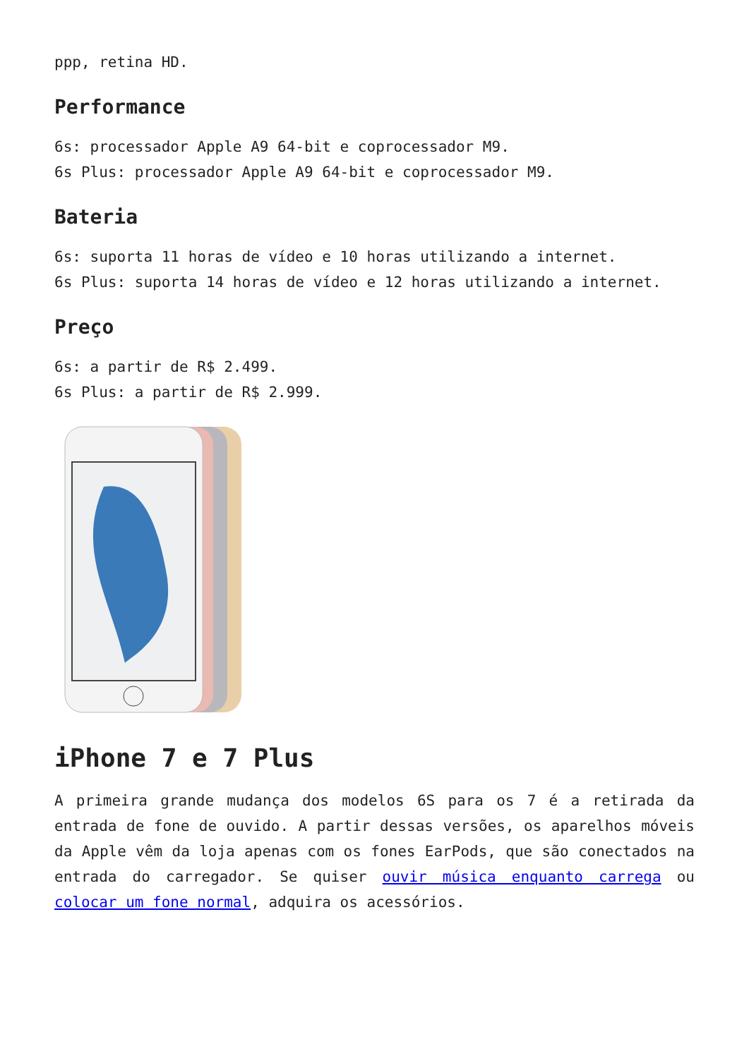ppp, retina HD.
Performance
6s: processador Apple A9 64-bit e coprocessador M9.
6s Plus: processador Apple A9 64-bit e coprocessador M9.
Bateria
6s: suporta 11 horas de vídeo e 10 horas utilizando a internet.
6s Plus: suporta 14 horas de vídeo e 12 horas utilizando a internet.
Preço
6s: a partir de R$ 2.499.
6s Plus: a partir de R$ 2.999.
iPhone 7 e 7 Plus
A primeira grande mudança dos modelos 6S para os 7 é a retirada da entrada de fone de ouvido. A partir dessas versões, os aparelhos móveis da Apple vêm da loja apenas com os fones EarPods, que são conectados na entrada do carregador. Se quiser ouvir música enquanto carrega ou colocar um fone normal, adquira os acessórios.